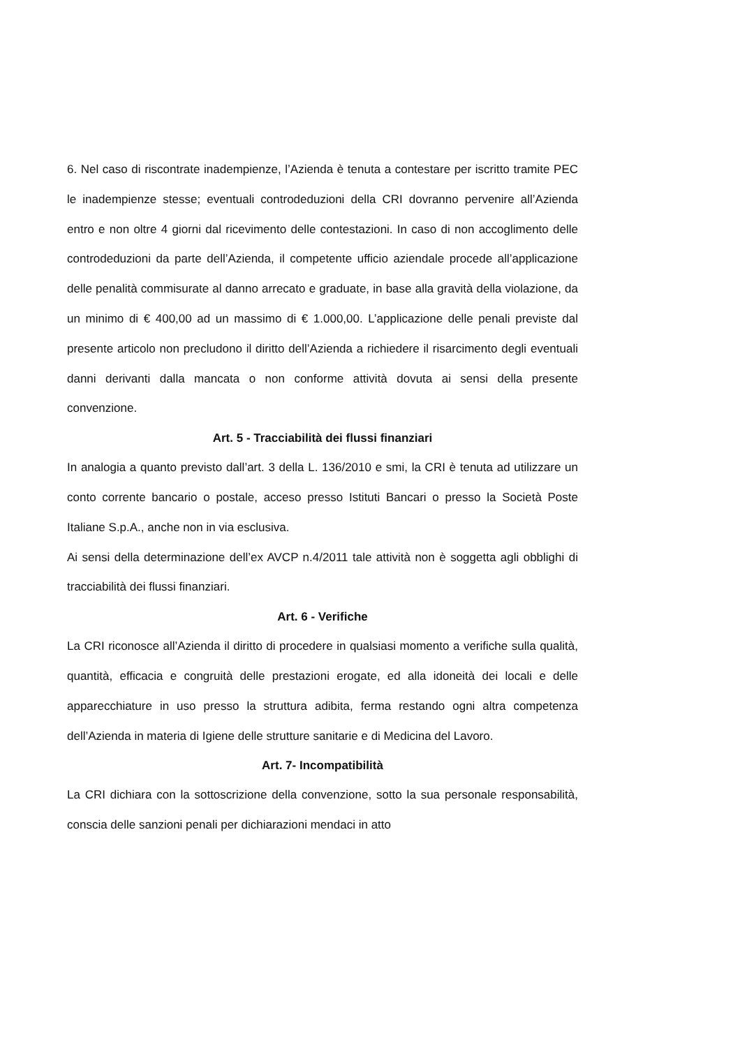6. Nel caso di riscontrate inadempienze, l’Azienda è tenuta a contestare per iscritto tramite PEC le inadempienze stesse; eventuali controdeduzioni della CRI dovranno pervenire all’Azienda entro e non oltre 4 giorni dal ricevimento delle contestazioni. In caso di non accoglimento delle controdeduzioni da parte dell’Azienda, il competente ufficio aziendale procede all’applicazione delle penalità commisurate al danno arrecato e graduate, in base alla gravità della violazione, da un minimo di € 400,00 ad un massimo di € 1.000,00. L’applicazione delle penali previste dal presente articolo non precludono il diritto dell’Azienda a richiedere il risarcimento degli eventuali danni derivanti dalla mancata o non conforme attività dovuta ai sensi della presente convenzione.
Art. 5 - Tracciabilità dei flussi finanziari
In analogia a quanto previsto dall’art. 3 della L. 136/2010 e smi, la CRI è tenuta ad utilizzare un conto corrente bancario o postale, acceso presso Istituti Bancari o presso la Società Poste Italiane S.p.A., anche non in via esclusiva.
Ai sensi della determinazione dell’ex AVCP n.4/2011 tale attività non è soggetta agli obblighi di tracciabilità dei flussi finanziari.
Art. 6 - Verifiche
La CRI riconosce all’Azienda il diritto di procedere in qualsiasi momento a verifiche sulla qualità, quantità, efficacia e congruità delle prestazioni erogate, ed alla idoneità dei locali e delle apparecchiature in uso presso la struttura adibita, ferma restando ogni altra competenza dell’Azienda in materia di Igiene delle strutture sanitarie e di Medicina del Lavoro.
Art. 7- Incompatibilità
La CRI dichiara con la sottoscrizione della convenzione, sotto la sua personale responsabilità, conscia delle sanzioni penali per dichiarazioni mendaci in atto